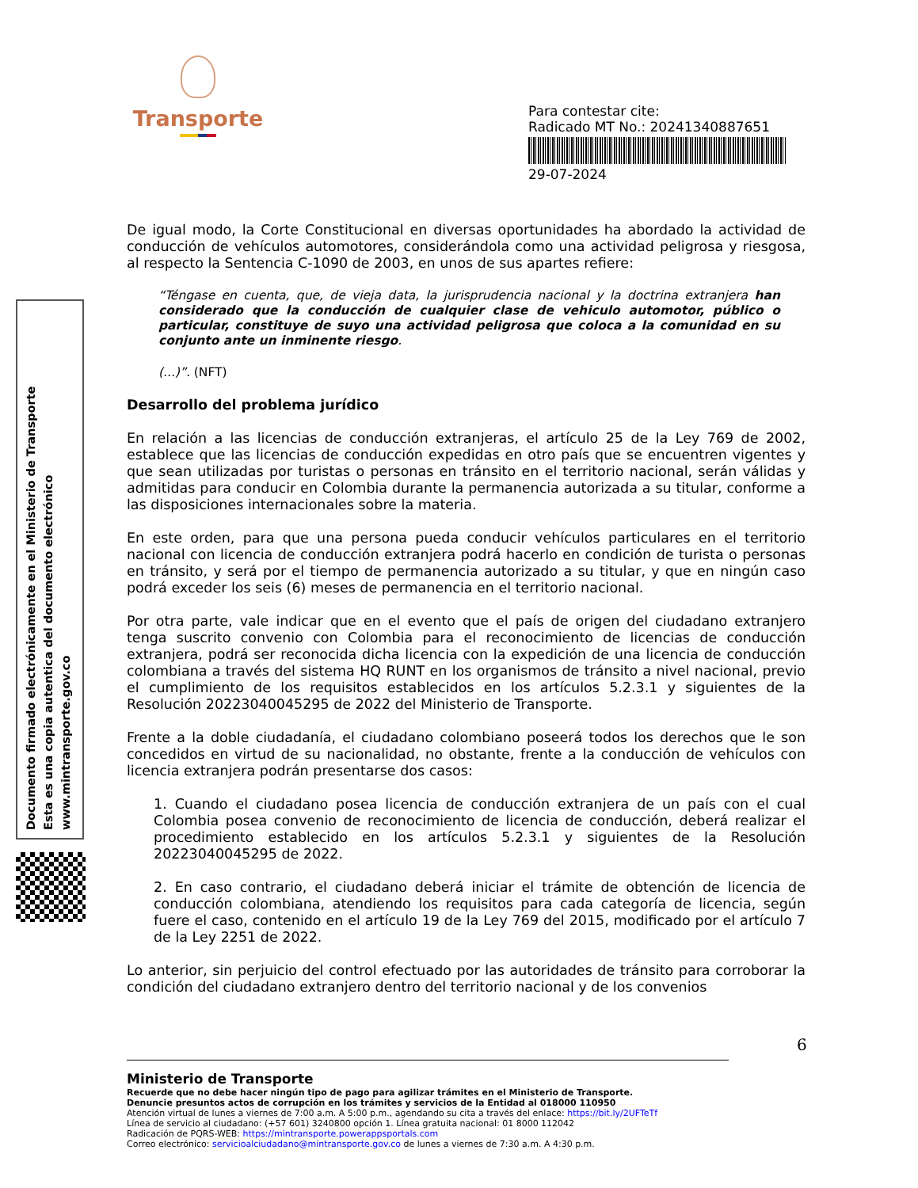Transporte
Para contestar cite:
Radicado MT No.: 20241340887651
29-07-2024
Documento firmado electrónicamente en el Ministerio de Transporte
Esta es una copia autentica del documento electrónico
www.mintransporte.gov.co
De igual modo, la Corte Constitucional en diversas oportunidades ha abordado la actividad de conducción de vehículos automotores, considerándola como una actividad peligrosa y riesgosa, al respecto la Sentencia C-1090 de 2003, en unos de sus apartes refiere:
“Téngase en cuenta, que, de vieja data, la jurisprudencia nacional y la doctrina extranjera han considerado que la conducción de cualquier clase de vehiculo automotor, público o particular, constituye de suyo una actividad peligrosa que coloca a la comunidad en su conjunto ante un inminente riesgo.
(...)”. (NFT)
Desarrollo del problema jurídico
En relación a las licencias de conducción extranjeras, el artículo 25 de la Ley 769 de 2002, establece que las licencias de conducción expedidas en otro país que se encuentren vigentes y que sean utilizadas por turistas o personas en tránsito en el territorio nacional, serán válidas y admitidas para conducir en Colombia durante la permanencia autorizada a su titular, conforme a las disposiciones internacionales sobre la materia.
En este orden, para que una persona pueda conducir vehículos particulares en el territorio nacional con licencia de conducción extranjera podrá hacerlo en condición de turista o personas en tránsito, y será por el tiempo de permanencia autorizado a su titular, y que en ningún caso podrá exceder los seis (6) meses de permanencia en el territorio nacional.
Por otra parte, vale indicar que en el evento que el país de origen del ciudadano extranjero tenga suscrito convenio con Colombia para el reconocimiento de licencias de conducción extranjera, podrá ser reconocida dicha licencia con la expedición de una licencia de conducción colombiana a través del sistema HQ RUNT en los organismos de tránsito a nivel nacional, previo el cumplimiento de los requisitos establecidos en los artículos 5.2.3.1 y siguientes de la Resolución 20223040045295 de 2022 del Ministerio de Transporte.
Frente a la doble ciudadanía, el ciudadano colombiano poseerá todos los derechos que le son concedidos en virtud de su nacionalidad, no obstante, frente a la conducción de vehículos con licencia extranjera podrán presentarse dos casos:
1. Cuando el ciudadano posea licencia de conducción extranjera de un país con el cual Colombia posea convenio de reconocimiento de licencia de conducción, deberá realizar el procedimiento establecido en los artículos 5.2.3.1 y siguientes de la Resolución 20223040045295 de 2022.
2. En caso contrario, el ciudadano deberá iniciar el trámite de obtención de licencia de conducción colombiana, atendiendo los requisitos para cada categoría de licencia, según fuere el caso, contenido en el artículo 19 de la Ley 769 del 2015, modificado por el artículo 7 de la Ley 2251 de 2022.
Lo anterior, sin perjuicio del control efectuado por las autoridades de tránsito para corroborar la condición del ciudadano extranjero dentro del territorio nacional y de los convenios
6
Ministerio de Transporte
Recuerde que no debe hacer ningún tipo de pago para agilizar trámites en el Ministerio de Transporte.
Denuncie presuntos actos de corrupción en los trámites y servicios de la Entidad al 018000 110950
Atención virtual de lunes a viernes de 7:00 a.m. A 5:00 p.m., agendando su cita a través del enlace: https://bit.ly/2UFTeTf
Línea de servicio al ciudadano: (+57 601) 3240800 opción 1. Línea gratuita nacional: 01 8000 112042
Radicación de PQRS-WEB: https://mintransporte.powerappsportals.com
Correo electrónico: servicioalciudadano@mintransporte.gov.co de lunes a viernes de 7:30 a.m. A 4:30 p.m.